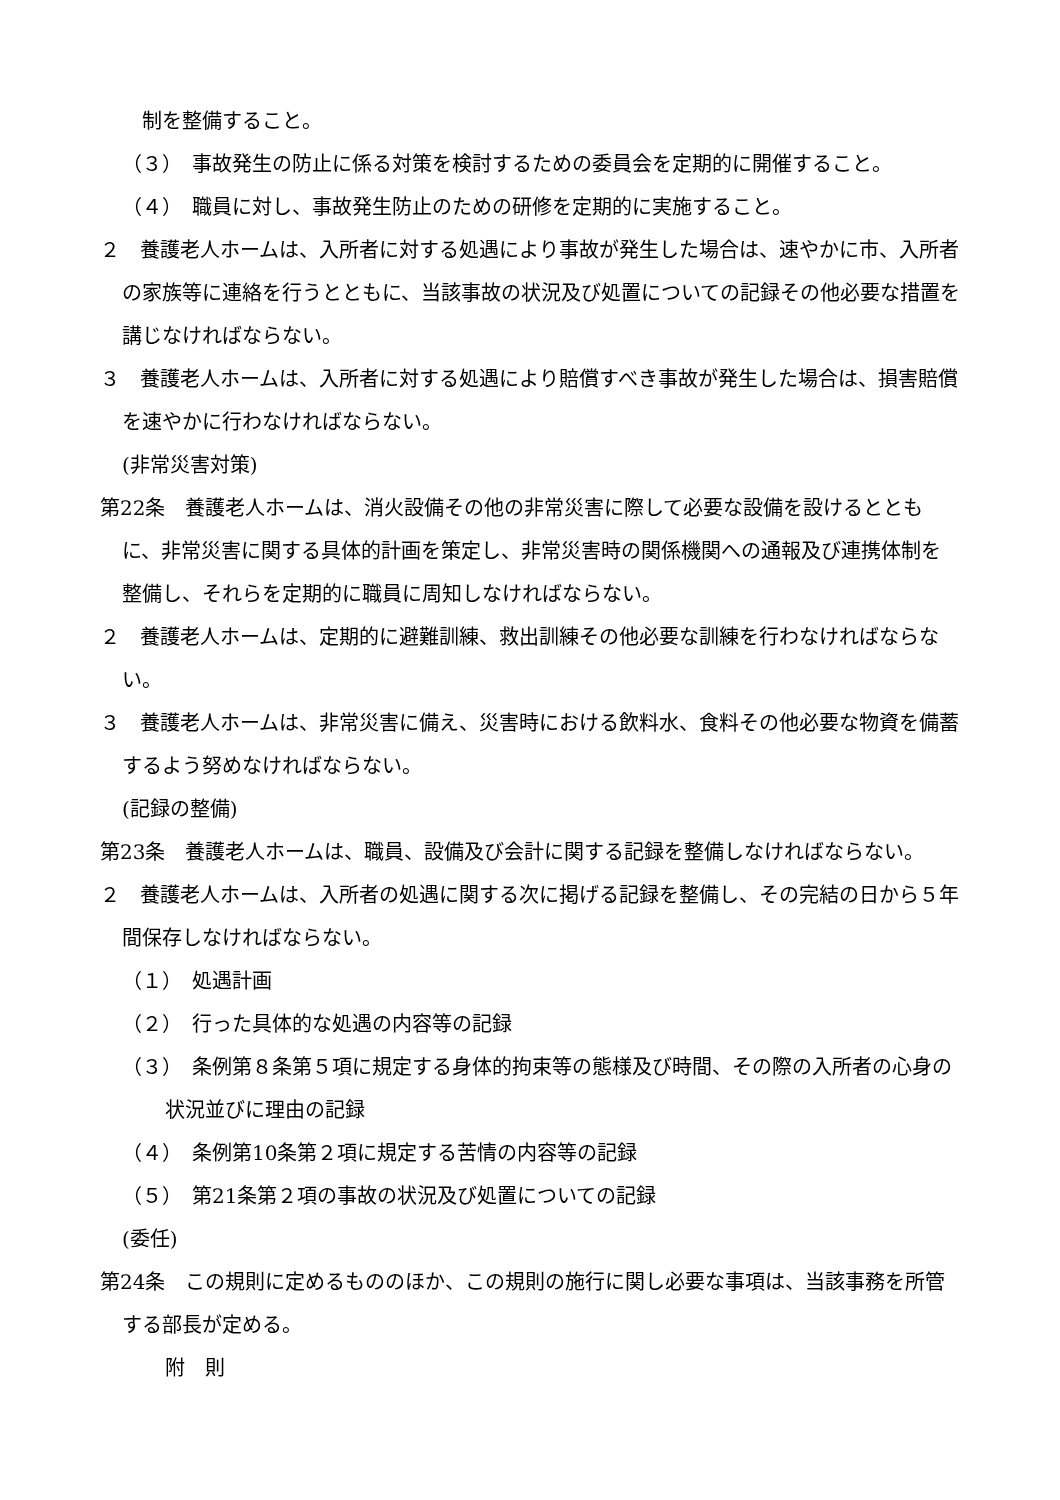制を整備すること。
（３）　事故発生の防止に係る対策を検討するための委員会を定期的に開催すること。
（４）　職員に対し、事故発生防止のための研修を定期的に実施すること。
２　養護老人ホームは、入所者に対する処遇により事故が発生した場合は、速やかに市、入所者の家族等に連絡を行うとともに、当該事故の状況及び処置についての記録その他必要な措置を講じなければならない。
３　養護老人ホームは、入所者に対する処遇により賠償すべき事故が発生した場合は、損害賠償を速やかに行わなければならない。
(非常災害対策)
第22条　養護老人ホームは、消火設備その他の非常災害に際して必要な設備を設けるとともに、非常災害に関する具体的計画を策定し、非常災害時の関係機関への通報及び連携体制を整備し、それらを定期的に職員に周知しなければならない。
２　養護老人ホームは、定期的に避難訓練、救出訓練その他必要な訓練を行わなければならない。
３　養護老人ホームは、非常災害に備え、災害時における飲料水、食料その他必要な物資を備蓄するよう努めなければならない。
(記録の整備)
第23条　養護老人ホームは、職員、設備及び会計に関する記録を整備しなければならない。
２　養護老人ホームは、入所者の処遇に関する次に掲げる記録を整備し、その完結の日から５年間保存しなければならない。
（１）　処遇計画
（２）　行った具体的な処遇の内容等の記録
（３）　条例第８条第５項に規定する身体的拘束等の態様及び時間、その際の入所者の心身の状況並びに理由の記録
（４）　条例第10条第２項に規定する苦情の内容等の記録
（５）　第21条第２項の事故の状況及び処置についての記録
(委任)
第24条　この規則に定めるもののほか、この規則の施行に関し必要な事項は、当該事務を所管する部長が定める。
附　則